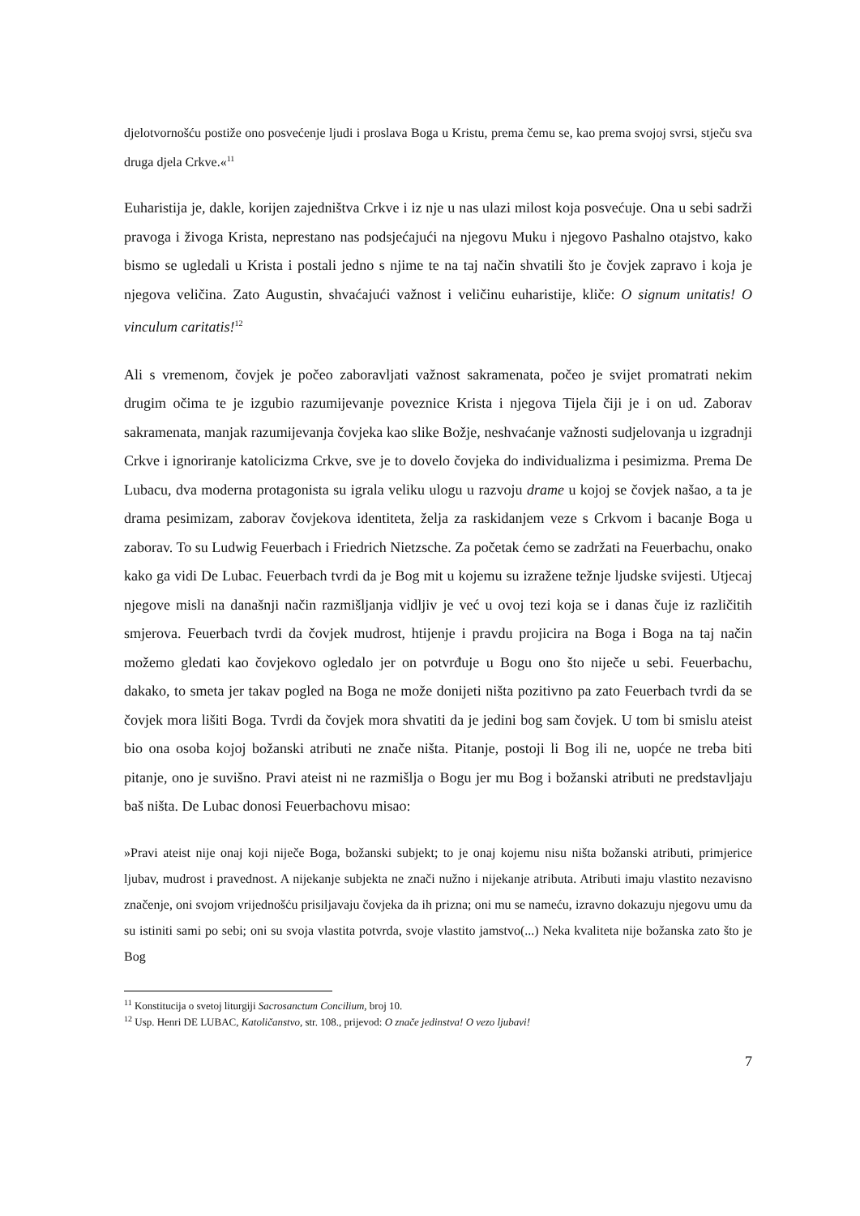djelotvornošću postiže ono posvećenje ljudi i proslava Boga u Kristu, prema čemu se, kao prema svojoj svrsi, stječu sva druga djela Crkve.«<sup>11</sup>
Euharistija je, dakle, korijen zajedništva Crkve i iz nje u nas ulazi milost koja posvećuje. Ona u sebi sadrži pravoga i živoga Krista, neprestano nas podsjećajući na njegovu Muku i njegovo Pashalno otajstvo, kako bismo se ugledali u Krista i postali jedno s njime te na taj način shvatili što je čovjek zapravo i koja je njegova veličina. Zato Augustin, shvaćajući važnost i veličinu euharistije, kliče: O signum unitatis! O vinculum caritatis!<sup>12</sup>
Ali s vremenom, čovjek je počeo zaboravljati važnost sakramenata, počeo je svijet promatrati nekim drugim očima te je izgubio razumijevanje poveznice Krista i njegova Tijela čiji je i on ud. Zaborav sakramenata, manjak razumijevanja čovjeka kao slike Božje, neshvaćanje važnosti sudjelovanja u izgradnji Crkve i ignoriranje katolicizma Crkve, sve je to dovelo čovjeka do individualizma i pesimizma. Prema De Lubacu, dva moderna protagonista su igrala veliku ulogu u razvoju drame u kojoj se čovjek našao, a ta je drama pesimizam, zaborav čovjekova identiteta, želja za raskidanjem veze s Crkvom i bacanje Boga u zaborav. To su Ludwig Feuerbach i Friedrich Nietzsche. Za početak ćemo se zadržati na Feuerbachu, onako kako ga vidi De Lubac. Feuerbach tvrdi da je Bog mit u kojemu su izražene težnje ljudske svijesti. Utjecaj njegove misli na današnji način razmišljanja vidljiv je već u ovoj tezi koja se i danas čuje iz različitih smjerova. Feuerbach tvrdi da čovjek mudrost, htijenje i pravdu projicira na Boga i Boga na taj način možemo gledati kao čovjekovo ogledalo jer on potvrđuje u Bogu ono što niječe u sebi. Feuerbachu, dakako, to smeta jer takav pogled na Boga ne može donijeti ništa pozitivno pa zato Feuerbach tvrdi da se čovjek mora lišiti Boga. Tvrdi da čovjek mora shvatiti da je jedini bog sam čovjek. U tom bi smislu ateist bio ona osoba kojoj božanski atributi ne znače ništa. Pitanje, postoji li Bog ili ne, uopće ne treba biti pitanje, ono je suvišno. Pravi ateist ni ne razmišlja o Bogu jer mu Bog i božanski atributi ne predstavljaju baš ništa. De Lubac donosi Feuerbachovu misao:
»Pravi ateist nije onaj koji niječe Boga, božanski subjekt; to je onaj kojemu nisu ništa božanski atributi, primjerice ljubav, mudrost i pravednost. A nijekanje subjekta ne znači nužno i nijekanje atributa. Atributi imaju vlastito nezavisno značenje, oni svojom vrijednošću prisiljavaju čovjeka da ih prizna; oni mu se nameću, izravno dokazuju njegovu umu da su istiniti sami po sebi; oni su svoja vlastita potvrda, svoje vlastito jamstvo(...) Neka kvaliteta nije božanska zato što je Bog
<sup>11</sup> Konstitucija o svetoj liturgiji Sacrosanctum Concilium, broj 10.
<sup>12</sup> Usp. Henri DE LUBAC, Katoličanstvo, str. 108., prijevod: O znače jedinstva! O vezo ljubavi!
7